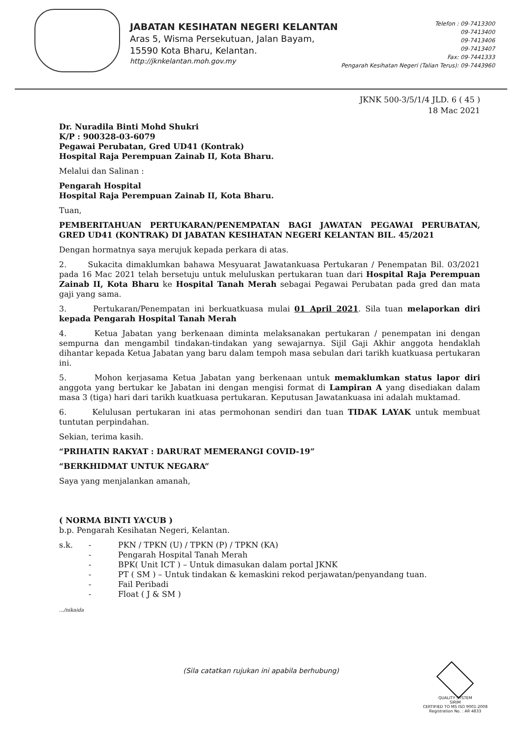JABATAN KESIHATAN NEGERI KELANTAN
Aras 5, Wisma Persekutuan, Jalan Bayam,
15590 Kota Bharu, Kelantan.
http://jknkelantan.moh.gov.my
Telefon : 09-7413300
09-7413400
09-7413406
09-7413407
Fax: 09-7441333
Pengarah Kesihatan Negeri (Talian Terus): 09-7443960
JKNK 500-3/5/1/4 JLD. 6 ( 45 )
18 Mac 2021
Dr. Nuradila Binti Mohd Shukri
K/P : 900328-03-6079
Pegawai Perubatan, Gred UD41 (Kontrak)
Hospital Raja Perempuan Zainab II, Kota Bharu.
Melalui dan Salinan :
Pengarah Hospital
Hospital Raja Perempuan Zainab II, Kota Bharu.
Tuan,
PEMBERITAHUAN PERTUKARAN/PENEMPATAN BAGI JAWATAN PEGAWAI PERUBATAN, GRED UD41 (KONTRAK) DI JABATAN KESIHATAN NEGERI KELANTAN BIL. 45/2021
Dengan hormatnya saya merujuk kepada perkara di atas.
2. Sukacita dimaklumkan bahawa Mesyuarat Jawatankuasa Pertukaran / Penempatan Bil. 03/2021 pada 16 Mac 2021 telah bersetuju untuk meluluskan pertukaran tuan dari Hospital Raja Perempuan Zainab II, Kota Bharu ke Hospital Tanah Merah sebagai Pegawai Perubatan pada gred dan mata gaji yang sama.
3. Pertukaran/Penempatan ini berkuatkuasa mulai 01 April 2021. Sila tuan melaporkan diri kepada Pengarah Hospital Tanah Merah
4. Ketua Jabatan yang berkenaan diminta melaksanakan pertukaran / penempatan ini dengan sempurna dan mengambil tindakan-tindakan yang sewajarnya. Sijil Gaji Akhir anggota hendaklah dihantar kepada Ketua Jabatan yang baru dalam tempoh masa sebulan dari tarikh kuatkuasa pertukaran ini.
5. Mohon kerjasama Ketua Jabatan yang berkenaan untuk memaklumkan status lapor diri anggota yang bertukar ke Jabatan ini dengan mengisi format di Lampiran A yang disediakan dalam masa 3 (tiga) hari dari tarikh kuatkuasa pertukaran. Keputusan Jawatankuasa ini adalah muktamad.
6. Kelulusan pertukaran ini atas permohonan sendiri dan tuan TIDAK LAYAK untuk membuat tuntutan perpindahan.
Sekian, terima kasih.
“PRIHATIN RAKYAT : DARURAT MEMERANGI COVID-19”
“BERKHIDMAT UNTUK NEGARA”
Saya yang menjalankan amanah,
( NORMA BINTI YA’CUB )
b.p. Pengarah Kesihatan Negeri, Kelantan.
s.k. -
-
-
-
-
-
PKN / TPKN (U) / TPKN (P) / TPKN (KA)
Pengarah Hospital Tanah Merah
BPK( Unit ICT ) – Untuk dimasukan dalam portal JKNK
PT ( SM ) – Untuk tindakan & kemaskini rekod perjawatan/penyandang tuan.
Fail Peribadi
Float ( J & SM )
.../nikaida
(Sila catatkan rujukan ini apabila berhubung)
QUALITY SYSTEM
SIRIM
CERTIFIED TO MS ISO 9001:2008
Registration No. : AR 4833